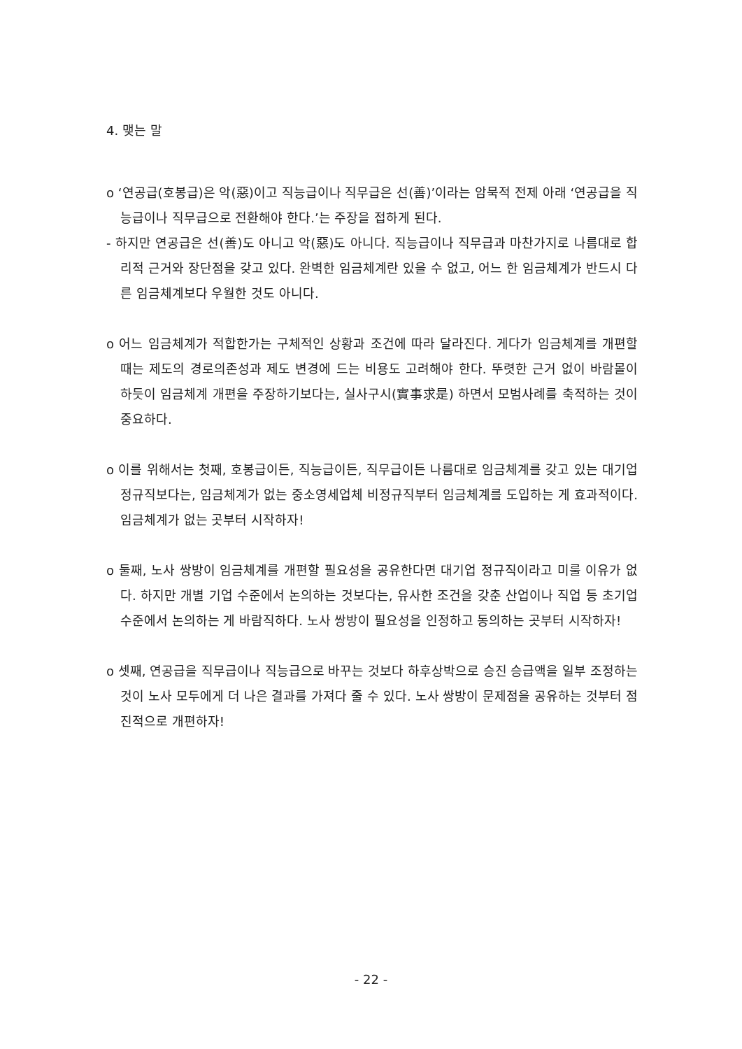4. 맺는 말
o ‘연공급(호봉급)은 악(惡)이고 직능급이나 직무급은 선(善)’이라는 암묵적 전제 아래 ‘연공급을 직능급이나 직무급으로 전환해야 한다.’는 주장을 접하게 된다.
- 하지만 연공급은 선(善)도 아니고 악(惡)도 아니다. 직능급이나 직무급과 마찬가지로 나름대로 합리적 근거와 장단점을 갖고 있다. 완벽한 임금체계란 있을 수 없고, 어느 한 임금체계가 반드시 다른 임금체계보다 우월한 것도 아니다.
o 어느 임금체계가 적합한가는 구체적인 상황과 조건에 따라 달라진다. 게다가 임금체계를 개편할 때는 제도의 경로의존성과 제도 변경에 드는 비용도 고려해야 한다. 뚜렷한 근거 없이 바람몰이 하듯이 임금체계 개편을 주장하기보다는, 실사구시(實事求是) 하면서 모범사례를 축적하는 것이 중요하다.
o 이를 위해서는 첫째, 호봉급이든, 직능급이든, 직무급이든 나름대로 임금체계를 갖고 있는 대기업 정규직보다는, 임금체계가 없는 중소영세업체 비정규직부터 임금체계를 도입하는 게 효과적이다. 임금체계가 없는 곳부터 시작하자!
o 둘째, 노사 쌍방이 임금체계를 개편할 필요성을 공유한다면 대기업 정규직이라고 미룰 이유가 없다. 하지만 개별 기업 수준에서 논의하는 것보다는, 유사한 조건을 갖춘 산업이나 직업 등 초기업 수준에서 논의하는 게 바람직하다. 노사 쌍방이 필요성을 인정하고 동의하는 곳부터 시작하자!
o 셋째, 연공급을 직무급이나 직능급으로 바꾸는 것보다 하후상박으로 승진 승급액을 일부 조정하는 것이 노사 모두에게 더 나은 결과를 가져다 줄 수 있다. 노사 쌍방이 문제점을 공유하는 것부터 점진적으로 개편하자!
- 22 -